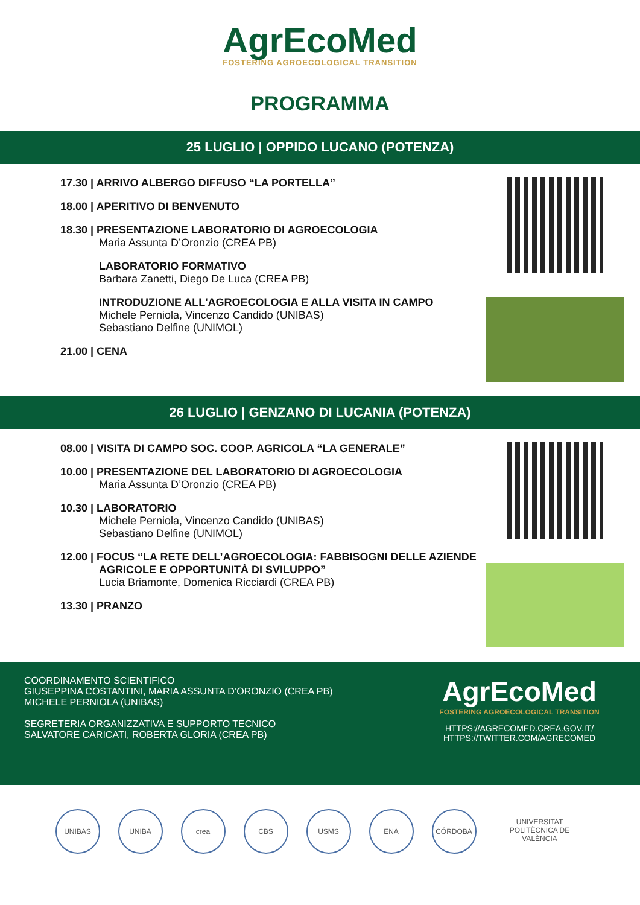AgrEcoMed
FOSTERING AGROECOLOGICAL TRANSITION
PROGRAMMA
25 LUGLIO | OPPIDO LUCANO (POTENZA)
17.30 | ARRIVO ALBERGO DIFFUSO “LA PORTELLA”
18.00 | APERITIVO DI BENVENUTO
18.30 | PRESENTAZIONE LABORATORIO DI AGROECOLOGIA
Maria Assunta D’Oronzio (CREA PB)
LABORATORIO FORMATIVO
Barbara Zanetti, Diego De Luca (CREA PB)
INTRODUZIONE ALL'AGROECOLOGIA E ALLA VISITA IN CAMPO
Michele Perniola, Vincenzo Candido (UNIBAS)
Sebastiano Delfine (UNIMOL)
21.00 | CENA
26 LUGLIO | GENZANO DI LUCANIA (POTENZA)
08.00 | VISITA DI CAMPO SOC. COOP. AGRICOLA “LA GENERALE”
10.00 | PRESENTAZIONE DEL LABORATORIO DI AGROECOLOGIA
Maria Assunta D’Oronzio (CREA PB)
10.30 | LABORATORIO
Michele Perniola, Vincenzo Candido (UNIBAS)
Sebastiano Delfine (UNIMOL)
12.00 | FOCUS “LA RETE DELL’AGROECOLOGIA: FABBISOGNI DELLE AZIENDE
AGRICOLE E OPPORTUNITÀ DI SVILUPPO”
Lucia Briamonte, Domenica Ricciardi (CREA PB)
13.30 | PRANZO
COORDINAMENTO SCIENTIFICO
GIUSEPPINA COSTANTINI, MARIA ASSUNTA D’ORONZIO (CREA PB)
MICHELE PERNIOLA (UNIBAS)
SEGRETERIA ORGANIZZATIVA E SUPPORTO TECNICO
SALVATORE CARICATI, ROBERTA GLORIA (CREA PB)
AgrEcoMed
FOSTERING AGROECOLOGICAL TRANSITION
HTTPS://AGRECOMED.CREA.GOV.IT/
HTTPS://TWITTER.COM/AGRECOMED
UNIBAS UNIBA crea CBS USMS ENA CÓRDOBA UNIVERSITAT POLITÈCNICA DE VALÈNCIA